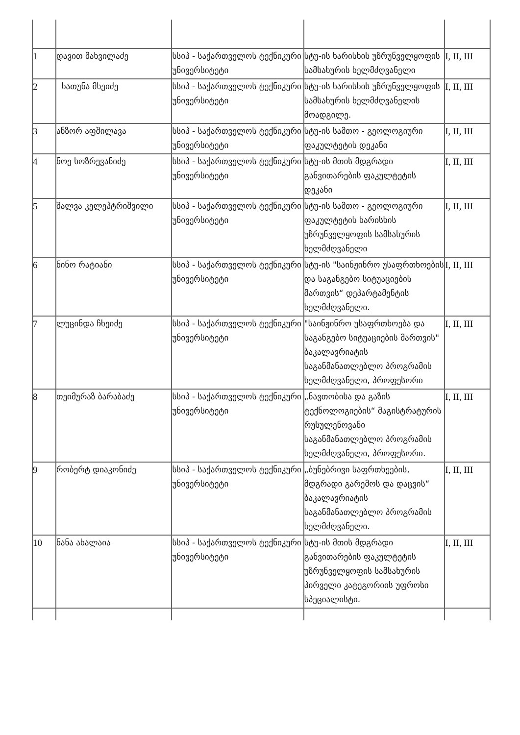| 1 | დავით მახვილაძე | სსიპ - საქართველოს ტექნიკური უნივერსიტეტი | სტუ-ის ხარისხის უზრუნველყოფის სამსახურის ხელმძღვანელი | I, II, III |
| 2 | ხათუნა მხეიძე | სსიპ - საქართველოს ტექნიკური უნივერსიტეტი | სტუ-ის ხარისხის უზრუნველყოფის სამსახურის ხელმძღვანელის მოადგილე. | I, II, III |
| 3 | ანზორ აფშილავა | სსიპ - საქართველოს ტექნიკური უნივერსიტეტი | სტუ-ის სამთო - გეოლოგიური ფაკულტეტის დეკანი | I, II, III |
| 4 | ნოე ხოზრევანიძე | სსიპ - საქართველოს ტექნიკური უნივერსიტეტი | სტუ-ის მთის მდგრადი განვითარების ფაკულტეტის დეკანი | I, II, III |
| 5 | შალვა კელეპტრიშვილი | სსიპ - საქართველოს ტექნიკური უნივერსიტეტი | სტუ-ის სამთო - გეოლოგიური ფაკულტეტის ხარისხის უზრუნველყოფის სამსახურის ხელმძღვანელი | I, II, III |
| 6 | ნინო რატიანი | სსიპ - საქართველოს ტექნიკური უნივერსიტეტი | სტუ-ის "საინჟინრო უსაფრთხოების და საგანგებო სიტუაციების მართვის“ დეპარტამენტის ხელმძღვანელი. | I, II, III |
| 7 | ლუცინდა ჩხეიძე | სსიპ - საქართველოს ტექნიკური უნივერსიტეტი | "საინჟინრო უსაფრთხოება და საგანგებო სიტუაციების მართვის" ბაკალავრიატის საგანმანათლებლო პროგრამის ხელმძღვანელი, პროფესორი | I, II, III |
| 8 | თეიმურაზ ბარაბაძე | სსიპ - საქართველოს ტექნიკური უნივერსიტეტი | „ნავთობისა და გაზის ტექნოლოგიების“ მაგისტრატურის რუსულენოვანი საგანმანათლებლო პროგრამის ხელმძღვანელი, პროფესორი. | I, II, III |
| 9 | რობერტ დიაკონიძე | სსიპ - საქართველოს ტექნიკური უნივერსიტეტი | „ბუნებრივი საფრთხეების, მდგრადი გარემოს და დაცვის“ ბაკალავრიატის საგანმანათლებლო პროგრამის ხელმძღვანელი. | I, II, III |
| 10 | ნანა ახალაია | სსიპ - საქართველოს ტექნიკური უნივერსიტეტი | სტუ-ის მთის მდგრადი განვითარების ფაკულტეტის უზრუნველყოფის სამსახურის პირველი კატეგორიის უფროსი სპეციალისტი. | I, II, III |